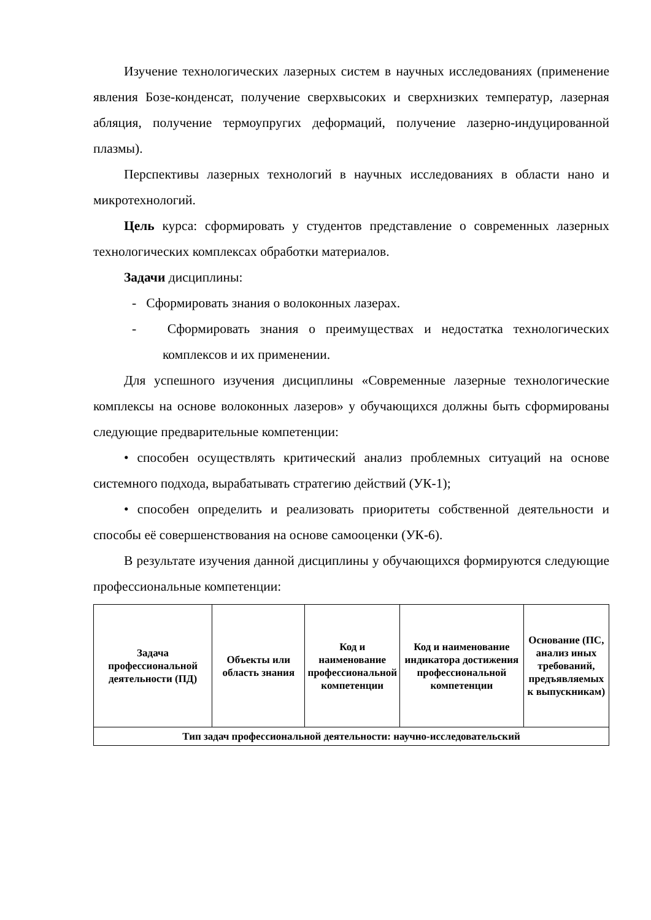Изучение технологических лазерных систем в научных исследованиях (применение явления Бозе-конденсат, получение сверхвысоких и сверхнизких температур, лазерная абляция, получение термоупругих деформаций, получение лазерно-индуцированной плазмы).
Перспективы лазерных технологий в научных исследованиях в области нано и микротехнологий.
Цель курса: сформировать у студентов представление о современных лазерных технологических комплексах обработки материалов.
Задачи дисциплины:
- Сформировать знания о волоконных лазерах.
- Сформировать знания о преимуществах и недостатка технологических комплексов и их применении.
Для успешного изучения дисциплины «Современные лазерные технологические комплексы на основе волоконных лазеров» у обучающихся должны быть сформированы следующие предварительные компетенции:
• способен осуществлять критический анализ проблемных ситуаций на основе системного подхода, вырабатывать стратегию действий (УК-1);
• способен определить и реализовать приоритеты собственной деятельности и способы её совершенствования на основе самооценки (УК-6).
В результате изучения данной дисциплины у обучающихся формируются следующие профессиональные компетенции:
| Задача профессиональной деятельности (ПД) | Объекты или область знания | Код и наименование профессиональной компетенции | Код и наименование индикатора достижения профессиональной компетенции | Основание (ПС, анализ иных требований, предъявляемых к выпускникам) |
| --- | --- | --- | --- | --- |
| Тип задач профессиональной деятельности: научно-исследовательский | | | | |